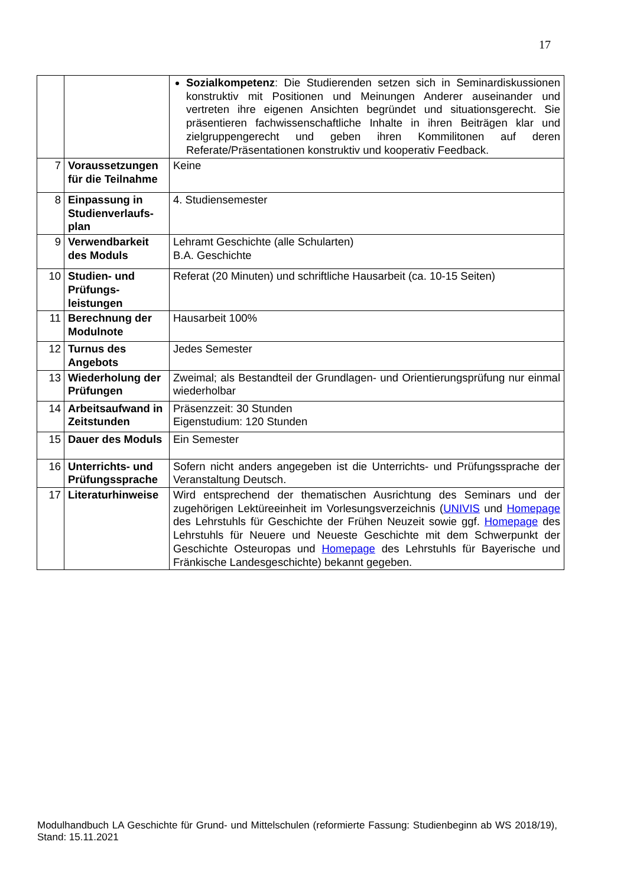17
| | | Sozialkompetenz : Die Studierenden setzen sich in Seminardiskussionen konstruktiv mit Positionen und Meinungen Anderer auseinander und vertreten ihre eigenen Ansichten begründet und situationsgerecht. Sie präsentieren fachwissenschaftliche Inhalte in ihren Beiträgen klar und zielgruppengerecht und geben ihren Kommilitonen auf deren Referate/Präsentationen konstruktiv und kooperativ Feedback. |
| 7 | Voraussetzungen für die Teilnahme | Keine |
| 8 | Einpassung in Studienverlaufs-plan | 4. Studiensemester |
| 9 | Verwendbarkeit des Moduls | Lehramt Geschichte (alle Schularten) B.A. Geschichte |
| 10 | Studien- und Prüfungs-leistungen | Referat (20 Minuten) und schriftliche Hausarbeit (ca. 10-15 Seiten) |
| 11 | Berechnung der Modulnote | Hausarbeit 100% |
| 12 | Turnus des Angebots | Jedes Semester |
| 13 | Wiederholung der Prüfungen | Zweimal; als Bestandteil der Grundlagen- und Orientierungsprüfung nur einmal wiederholbar |
| 14 | Arbeitsaufwand in Zeitstunden | Präsenzzeit: 30 Stunden Eigenstudium: 120 Stunden |
| 15 | Dauer des Moduls | Ein Semester |
| 16 | Unterrichts- und Prüfungssprache | Sofern nicht anders angegeben ist die Unterrichts- und Prüfungssprache der Veranstaltung Deutsch. |
| 17 | Literaturhinweise | Wird entsprechend der thematischen Ausrichtung des Seminars und der zugehörigen Lektüreeinheit im Vorlesungsverzeichnis ( UNIVIS und Homepage des Lehrstuhls für Geschichte der Frühen Neuzeit sowie ggf. Homepage des Lehrstuhls für Neuere und Neueste Geschichte mit dem Schwerpunkt der Geschichte Osteuropas und Homepage des Lehrstuhls für Bayerische und Fränkische Landesgeschichte) bekannt gegeben. |
Modulhandbuch LA Geschichte für Grund- und Mittelschulen (reformierte Fassung: Studienbeginn ab WS 2018/19), Stand: 15.11.2021